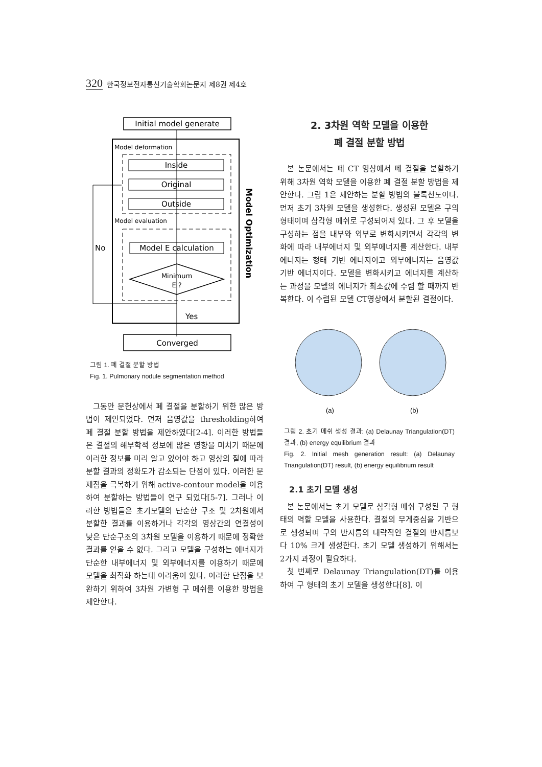320 한국정보전자통신기술학회논문지 제8권 제4호
Initial model generate
Model deformation
Inside
Original
Outside
Model evaluation
Model E calculation
Minimum
E ?
No
Yes
Model Optimization
Converged
그림 1. 폐 결절 분할 방법
Fig. 1. Pulmonary nodule segmentation method
그동안 문헌상에서 폐 결절을 분할하기 위한 많은 방법이 제안되었다. 먼저 음영값을 thresholding하여 폐 결절 분할 방법을 제안하였다[2-4]. 이러한 방법들은 결절의 해부학적 정보에 많은 영향을 미치기 때문에 이러한 정보를 미리 알고 있어야 하고 영상의 질에 따라 분할 결과의 정확도가 감소되는 단점이 있다. 이러한 문제점을 극복하기 위해 active-contour model을 이용하여 분할하는 방법들이 연구 되었다[5-7]. 그러나 이러한 방법들은 초기모델의 단순한 구조 및 2차원에서 분할한 결과를 이용하거나 각각의 영상간의 연결성이 낮은 단순구조의 3차원 모델을 이용하기 때문에 정확한 결과를 얻을 수 없다. 그리고 모델을 구성하는 에너지가 단순한 내부에너지 및 외부에너지를 이용하기 때문에 모델을 최적화 하는데 어려움이 있다. 이러한 단점을 보완하기 위하여 3차원 가변형 구 메쉬를 이용한 방법을 제안한다.
2. 3차원 역학 모델을 이용한
폐 결절 분할 방법
본 논문에서는 폐 CT 영상에서 폐 결절을 분할하기 위해 3차원 역학 모델을 이용한 폐 결절 분할 방법을 제안한다. 그림 1은 제안하는 분할 방법의 블록선도이다. 먼저 초기 3차원 모델을 생성한다. 생성된 모델은 구의 형태이며 삼각형 메쉬로 구성되어져 있다. 그 후 모델을 구성하는 점을 내부와 외부로 변화시키면서 각각의 변화에 따라 내부에너지 및 외부에너지를 계산한다. 내부에너지는 형태 기반 에너지이고 외부에너지는 음영값 기반 에너지이다. 모델을 변화시키고 에너지를 계산하는 과정을 모델의 에너지가 최소값에 수렴 할 때까지 반복한다. 이 수렴된 모델 CT영상에서 분할된 결절이다.
(a)
(b)
그림 2. 초기 메쉬 생성 결과: (a) Delaunay Triangulation(DT) 결과, (b) energy equilibrium 결과
Fig. 2. Initial mesh generation result: (a) Delaunay Triangulation(DT) result, (b) energy equilibrium result
2.1 초기 모델 생성
본 논문에서는 초기 모델로 삼각형 메쉬 구성된 구 형태의 역할 모델을 사용한다. 결절의 무게중심을 기반으로 생성되며 구의 반지름의 대략적인 결절의 반지름보다 10% 크게 생성한다. 초기 모델 생성하기 위해서는 2가지 과정이 필요하다.
첫 번째로 Delaunay Triangulation(DT)를 이용하여 구 형태의 초기 모델을 생성한다[8]. 이